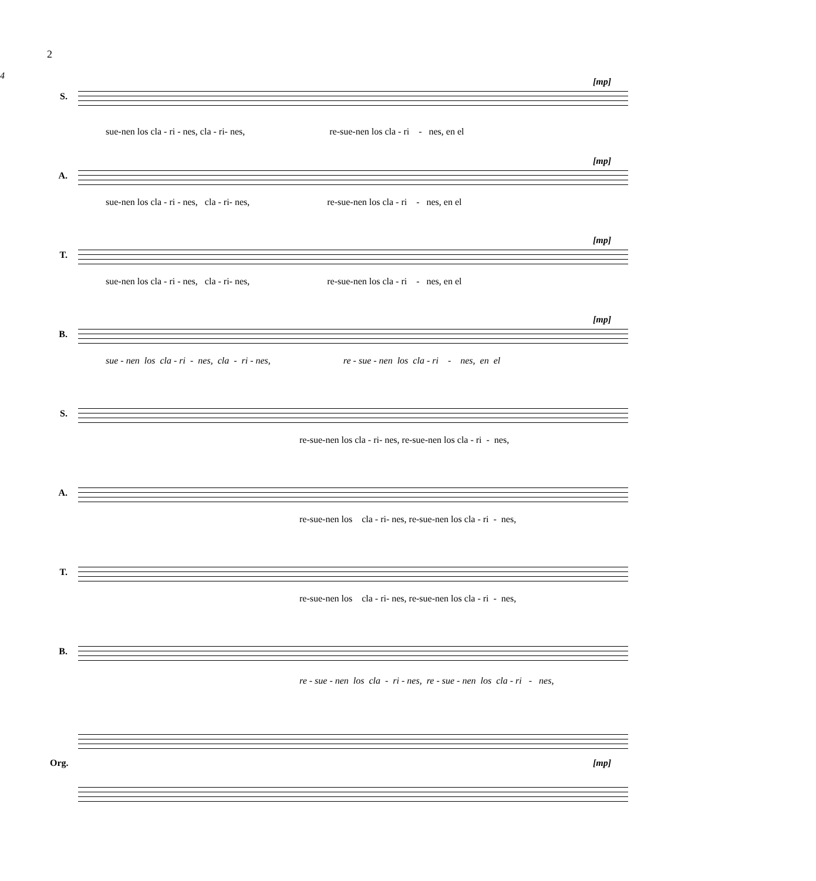2
4
[mp]
S.
sue-nen los cla - ri - nes, cla - ri- nes, re-sue-nen los cla - ri - nes, en el
[mp]
A.
sue-nen los cla - ri - nes, cla - ri- nes, re-sue-nen los cla - ri - nes, en el
[mp]
T.
sue-nen los cla - ri - nes, cla - ri- nes, re-sue-nen los cla - ri - nes, en el
[mp]
B.
sue - nen los cla - ri - nes, cla - ri - nes, re - sue - nen los cla - ri - nes, en el
S.
re-sue-nen los cla - ri- nes, re-sue-nen los cla - ri - nes,
A.
re-sue-nen los cla - ri- nes, re-sue-nen los cla - ri - nes,
T.
re-sue-nen los cla - ri- nes, re-sue-nen los cla - ri - nes,
B.
re - sue - nen los cla - ri - nes, re - sue - nen los cla - ri - nes,
Org. [mp]